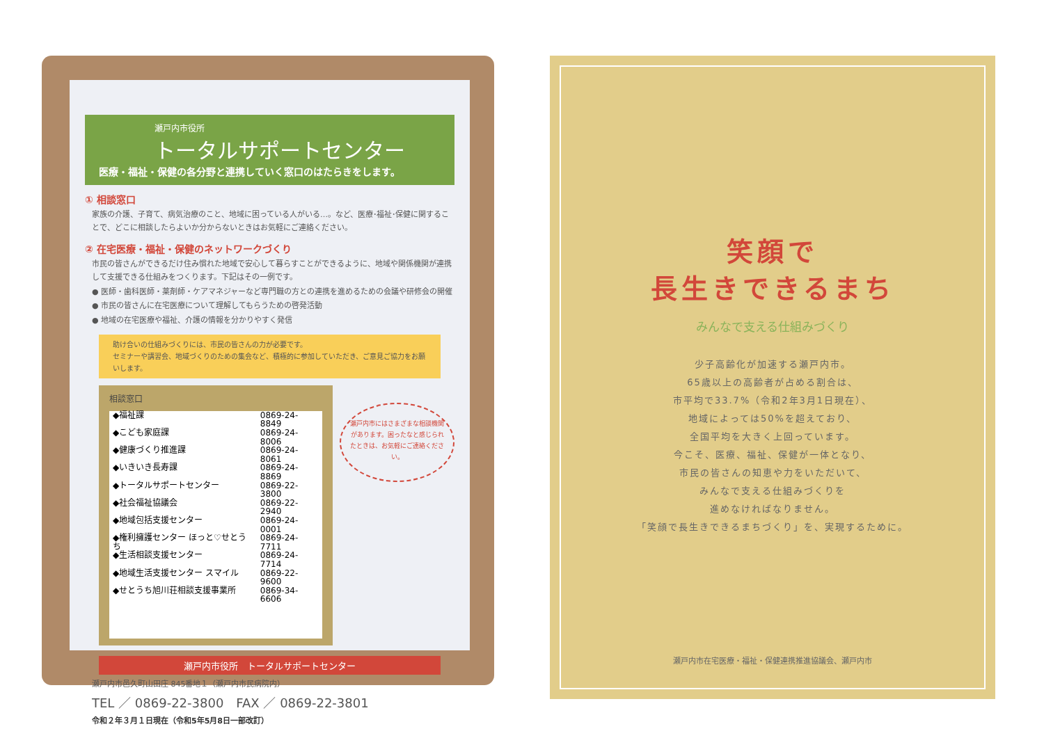瀬戸内市役所
トータルサポートセンター
医療・福祉・保健の各分野と連携していく窓口のはたらきをします。
① 相談窓口
家族の介護、子育て、病気治療のこと、地域に困っている人がいる…。など、医療･福祉･保健に関することで、どこに相談したらよいか分からないときはお気軽にご連絡ください。
② 在宅医療・福祉・保健のネットワークづくり
市民の皆さんができるだけ住み慣れた地域で安心して暮らすことができるように、地域や関係機関が連携して支援できる仕組みをつくります。下記はその一例です。
● 医師・歯科医師・薬剤師・ケアマネジャーなど専門職の方との連携を進めるための会議や研修会の開催
● 市民の皆さんに在宅医療について理解してもらうための啓発活動
● 地域の在宅医療や福祉、介護の情報を分かりやすく発信
助け合いの仕組みづくりには、市民の皆さんの力が必要です。
セミナーや講習会、地域づくりのための集会など、積極的に参加していただき、ご意見ご協力をお願いします。
相談窓口
| ◆福祉課 | 0869-24-8849 |
| ◆こども家庭課 | 0869-24-8006 |
| ◆健康づくり推進課 | 0869-24-8061 |
| ◆いきいき長寿課 | 0869-24-8869 |
| ◆トータルサポートセンター | 0869-22-3800 |
| ◆社会福祉協議会 | 0869-22-2940 |
| ◆地域包括支援センター | 0869-24-0001 |
| ◆権利擁護センター ほっと♡せとうち | 0869-24-7711 |
| ◆生活相談支援センター | 0869-24-7714 |
| ◆地域生活支援センター スマイル | 0869-22-9600 |
| ◆せとうち旭川荘相談支援事業所 | 0869-34-6606 |
瀬戸内市にはさまざまな相談機関があります。困ったなと感じられたときは、お気軽にご連絡ください。
瀬戸内市役所　トータルサポートセンター
瀬戸内市邑久町山田庄 845番地１（瀬戸内市民病院内）
TEL ／ 0869-22-3800　FAX ／ 0869-22-3801
令和２年３月１日現在（令和5年5月8日一部改訂）
笑顔で
長生きできるまち
みんなで支える仕組みづくり
少子高齢化が加速する瀬戸内市。
65歳以上の高齢者が占める割合は、
市平均で33.7%（令和2年3月1日現在）、
地域によっては50%を超えており、
全国平均を大きく上回っています。
今こそ、医療、福祉、保健が一体となり、
市民の皆さんの知恵や力をいただいて、
みんなで支える仕組みづくりを
進めなければなりません。
「笑顔で長生きできるまちづくり」を、実現するために。
瀬戸内市在宅医療・福祉・保健連携推進協議会、瀬戸内市